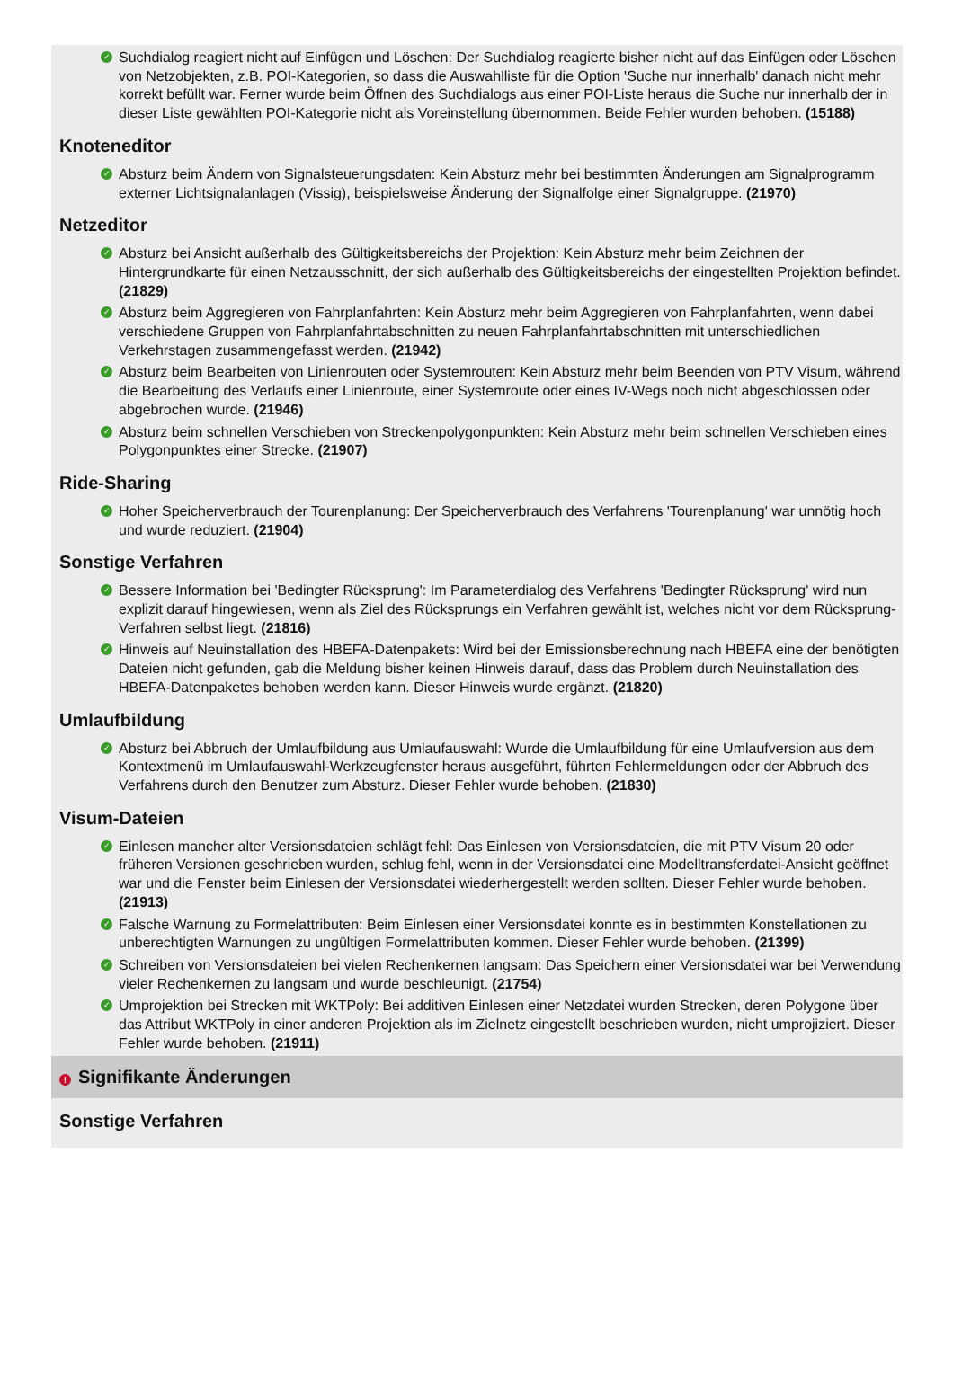✓ Suchdialog reagiert nicht auf Einfügen und Löschen: Der Suchdialog reagierte bisher nicht auf das Einfügen oder Löschen von Netzobjekten, z.B. POI-Kategorien, so dass die Auswahlliste für die Option 'Suche nur innerhalb' danach nicht mehr korrekt befüllt war. Ferner wurde beim Öffnen des Suchdialogs aus einer POI-Liste heraus die Suche nur innerhalb der in dieser Liste gewählten POI-Kategorie nicht als Voreinstellung übernommen. Beide Fehler wurden behoben. (15188)
Knoteneditor
✓ Absturz beim Ändern von Signalsteuerungsdaten: Kein Absturz mehr bei bestimmten Änderungen am Signalprogramm externer Lichtsignalanlagen (Vissig), beispielsweise Änderung der Signalfolge einer Signalgruppe. (21970)
Netzeditor
✓ Absturz bei Ansicht außerhalb des Gültigkeitsbereichs der Projektion: Kein Absturz mehr beim Zeichnen der Hintergrundkarte für einen Netzausschnitt, der sich außerhalb des Gültigkeitsbereichs der eingestellten Projektion befindet. (21829)
✓ Absturz beim Aggregieren von Fahrplanfahrten: Kein Absturz mehr beim Aggregieren von Fahrplanfahrten, wenn dabei verschiedene Gruppen von Fahrplanfahrtabschnitten zu neuen Fahrplanfahrtabschnitten mit unterschiedlichen Verkehrstagen zusammengefasst werden. (21942)
✓ Absturz beim Bearbeiten von Linienrouten oder Systemrouten: Kein Absturz mehr beim Beenden von PTV Visum, während die Bearbeitung des Verlaufs einer Linienroute, einer Systemroute oder eines IV-Wegs noch nicht abgeschlossen oder abgebrochen wurde. (21946)
✓ Absturz beim schnellen Verschieben von Streckenpolygonpunkten: Kein Absturz mehr beim schnellen Verschieben eines Polygonpunktes einer Strecke. (21907)
Ride-Sharing
✓ Hoher Speicherverbrauch der Tourenplanung: Der Speicherverbrauch des Verfahrens 'Tourenplanung' war unnötig hoch und wurde reduziert. (21904)
Sonstige Verfahren
✓ Bessere Information bei 'Bedingter Rücksprung': Im Parameterdialog des Verfahrens 'Bedingter Rücksprung' wird nun explizit darauf hingewiesen, wenn als Ziel des Rücksprungs ein Verfahren gewählt ist, welches nicht vor dem Rücksprung-Verfahren selbst liegt. (21816)
✓ Hinweis auf Neuinstallation des HBEFA-Datenpakets: Wird bei der Emissionsberechnung nach HBEFA eine der benötigten Dateien nicht gefunden, gab die Meldung bisher keinen Hinweis darauf, dass das Problem durch Neuinstallation des HBEFA-Datenpaketes behoben werden kann. Dieser Hinweis wurde ergänzt. (21820)
Umlaufbildung
✓ Absturz bei Abbruch der Umlaufbildung aus Umlaufauswahl: Wurde die Umlaufbildung für eine Umlaufversion aus dem Kontextmenü im Umlaufauswahl-Werkzeugfenster heraus ausgeführt, führten Fehlermeldungen oder der Abbruch des Verfahrens durch den Benutzer zum Absturz. Dieser Fehler wurde behoben. (21830)
Visum-Dateien
✓ Einlesen mancher alter Versionsdateien schlägt fehl: Das Einlesen von Versionsdateien, die mit PTV Visum 20 oder früheren Versionen geschrieben wurden, schlug fehl, wenn in der Versionsdatei eine Modelltransferdatei-Ansicht geöffnet war und die Fenster beim Einlesen der Versionsdatei wiederhergestellt werden sollten. Dieser Fehler wurde behoben. (21913)
✓ Falsche Warnung zu Formelattributen: Beim Einlesen einer Versionsdatei konnte es in bestimmten Konstellationen zu unberechtigten Warnungen zu ungültigen Formelattributen kommen. Dieser Fehler wurde behoben. (21399)
✓ Schreiben von Versionsdateien bei vielen Rechenkernen langsam: Das Speichern einer Versionsdatei war bei Verwendung vieler Rechenkernen zu langsam und wurde beschleunigt. (21754)
✓ Umprojektion bei Strecken mit WKTPoly: Bei additiven Einlesen einer Netzdatei wurden Strecken, deren Polygone über das Attribut WKTPoly in einer anderen Projektion als im Zielnetz eingestellt beschrieben wurden, nicht umprojiziert. Dieser Fehler wurde behoben. (21911)
! Signifikante Änderungen
Sonstige Verfahren